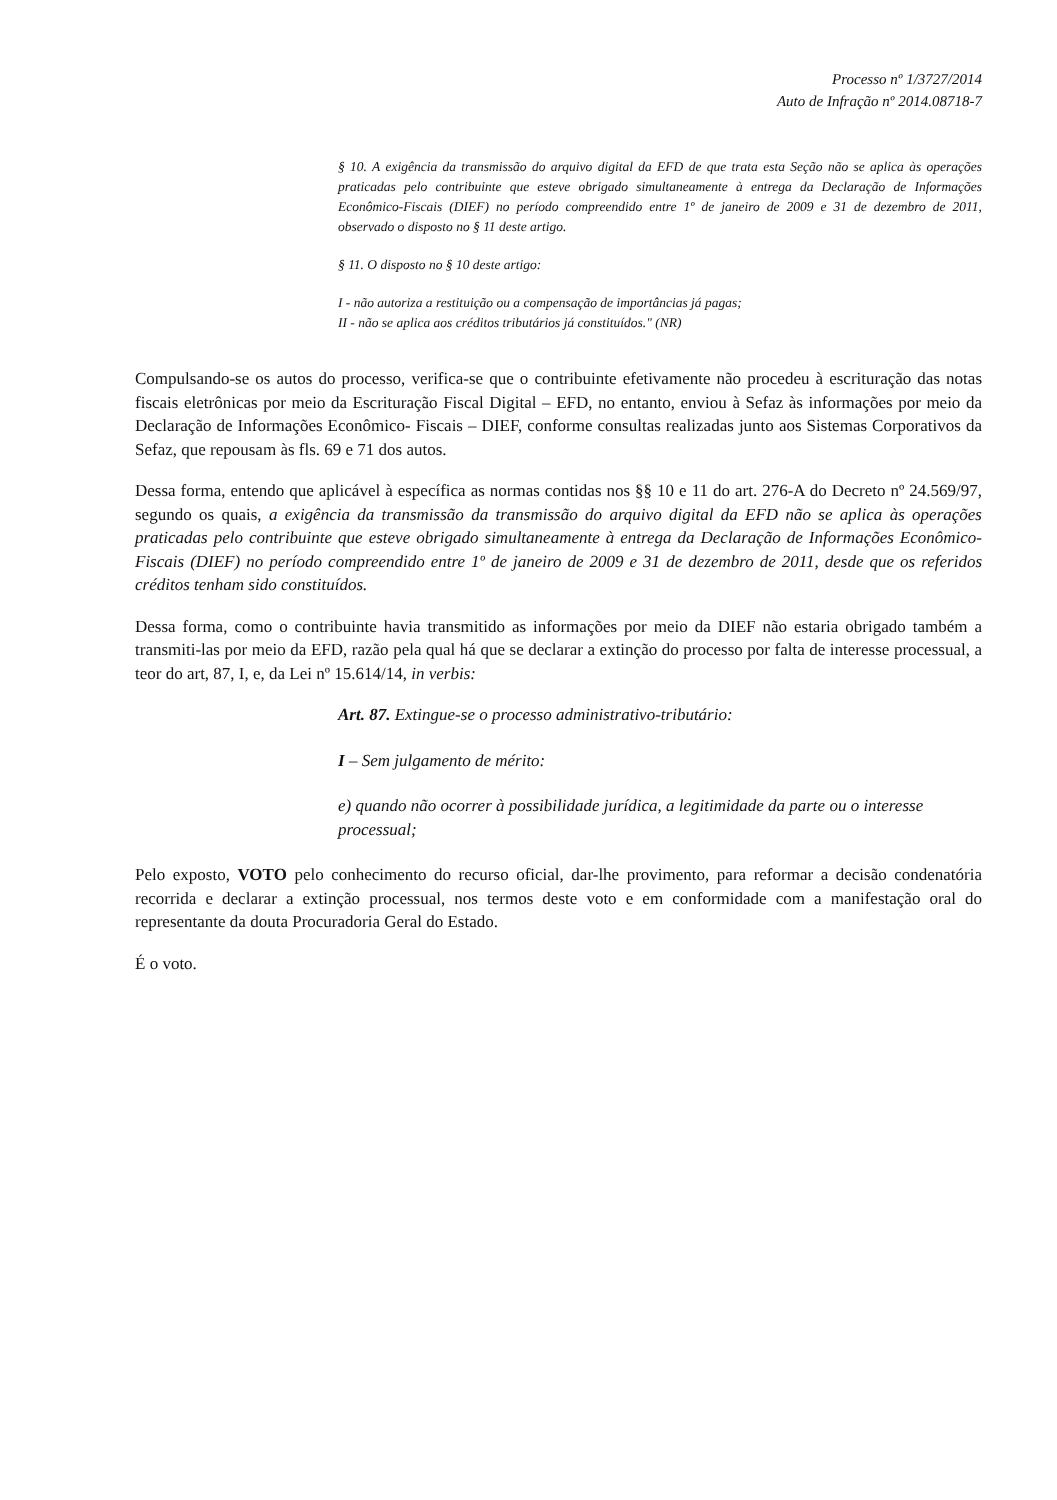Processo nº 1/3727/2014
Auto de Infração nº 2014.08718-7
§ 10. A exigência da transmissão do arquivo digital da EFD de que trata esta Seção não se aplica às operações praticadas pelo contribuinte que esteve obrigado simultaneamente à entrega da Declaração de Informações Econômico-Fiscais (DIEF) no período compreendido entre 1º de janeiro de 2009 e 31 de dezembro de 2011, observado o disposto no § 11 deste artigo.
§ 11. O disposto no § 10 deste artigo:
I - não autoriza a restituição ou a compensação de importâncias já pagas;
II - não se aplica aos créditos tributários já constituídos." (NR)
Compulsando-se os autos do processo, verifica-se que o contribuinte efetivamente não procedeu à escrituração das notas fiscais eletrônicas por meio da Escrituração Fiscal Digital – EFD, no entanto, enviou à Sefaz às informações por meio da Declaração de Informações Econômico- Fiscais – DIEF, conforme consultas realizadas junto aos Sistemas Corporativos da Sefaz, que repousam às fls. 69 e 71 dos autos.
Dessa forma, entendo que aplicável à específica as normas contidas nos §§ 10 e 11 do art. 276-A do Decreto nº 24.569/97, segundo os quais, a exigência da transmissão da transmissão do arquivo digital da EFD não se aplica às operações praticadas pelo contribuinte que esteve obrigado simultaneamente à entrega da Declaração de Informações Econômico-Fiscais (DIEF) no período compreendido entre 1º de janeiro de 2009 e 31 de dezembro de 2011, desde que os referidos créditos tenham sido constituídos.
Dessa forma, como o contribuinte havia transmitido as informações por meio da DIEF não estaria obrigado também a transmiti-las por meio da EFD, razão pela qual há que se declarar a extinção do processo por falta de interesse processual, a teor do art, 87, I, e, da Lei nº 15.614/14, in verbis:
Art. 87. Extingue-se o processo administrativo-tributário:
I – Sem julgamento de mérito:
e) quando não ocorrer à possibilidade jurídica, a legitimidade da parte ou o interesse processual;
Pelo exposto, VOTO pelo conhecimento do recurso oficial, dar-lhe provimento, para reformar a decisão condenatória recorrida e declarar a extinção processual, nos termos deste voto e em conformidade com a manifestação oral do representante da douta Procuradoria Geral do Estado.
É o voto.